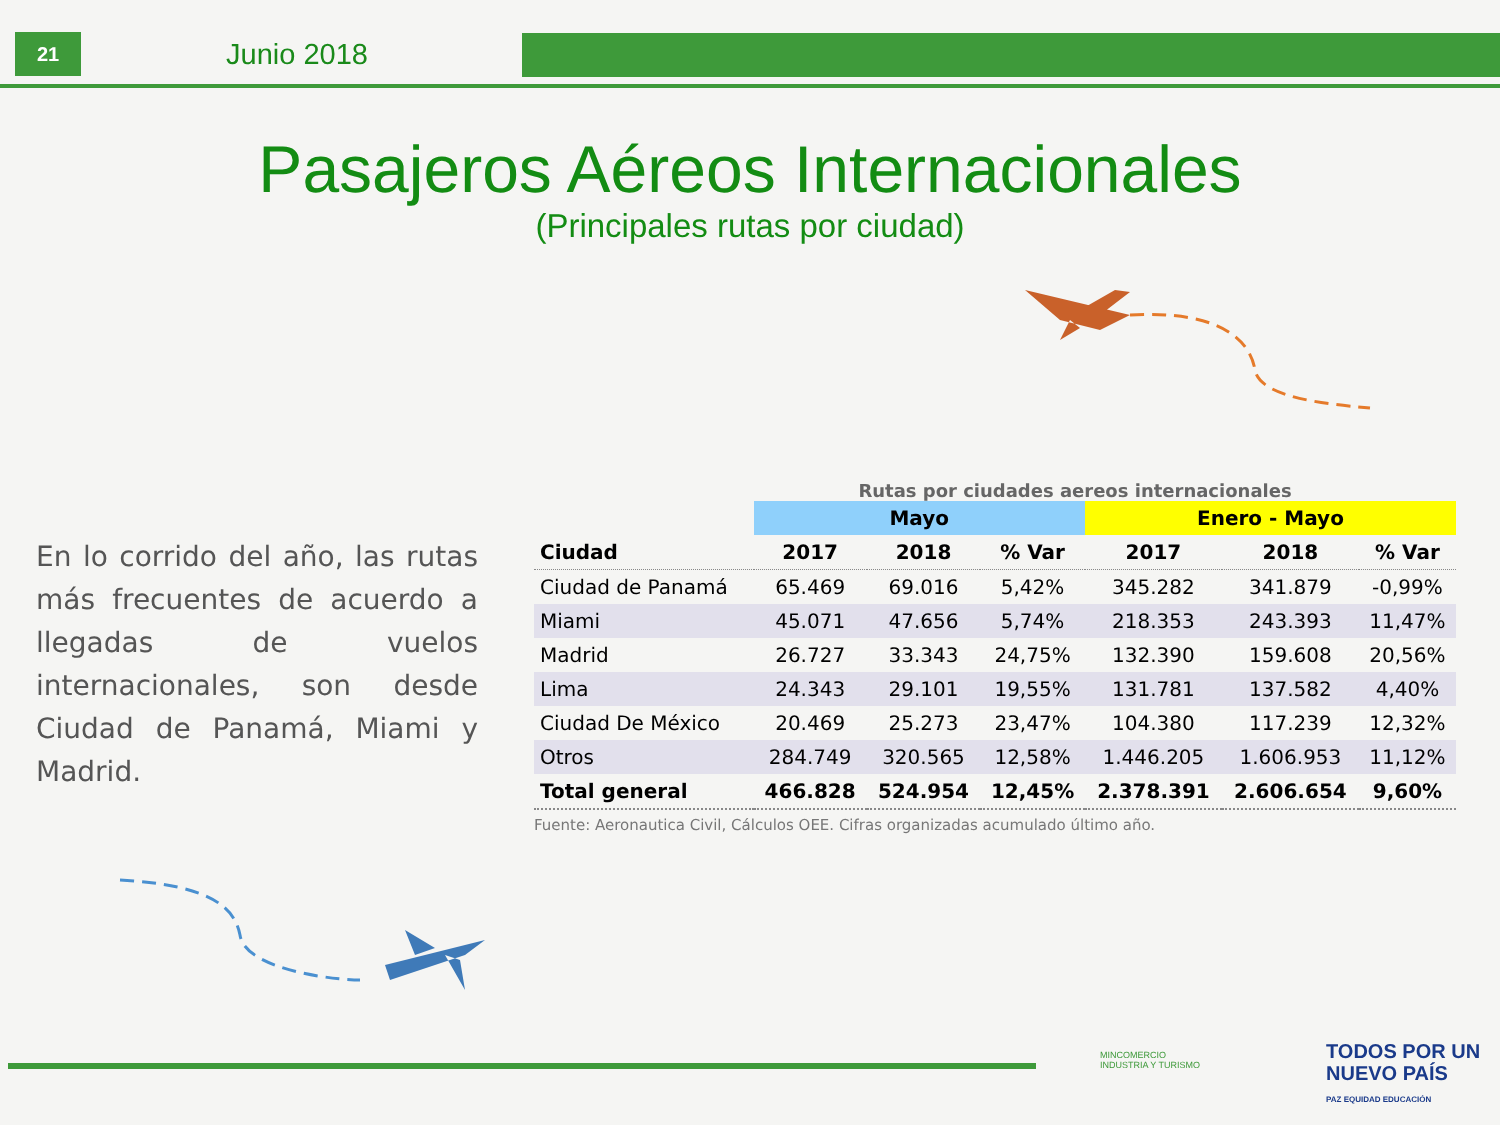21
Junio 2018
Pasajeros Aéreos Internacionales
(Principales rutas por ciudad)
En lo corrido del año, las rutas más frecuentes de acuerdo a llegadas de vuelos internacionales, son desde Ciudad de Panamá, Miami y Madrid.
Rutas por ciudades aereos internacionales
| | Mayo | | | Enero - Mayo | | |
| --- | --- | --- | --- | --- | --- | --- |
| Ciudad | 2017 | 2018 | % Var | 2017 | 2018 | % Var |
| Ciudad de Panamá | 65.469 | 69.016 | 5,42% | 345.282 | 341.879 | -0,99% |
| Miami | 45.071 | 47.656 | 5,74% | 218.353 | 243.393 | 11,47% |
| Madrid | 26.727 | 33.343 | 24,75% | 132.390 | 159.608 | 20,56% |
| Lima | 24.343 | 29.101 | 19,55% | 131.781 | 137.582 | 4,40% |
| Ciudad De México | 20.469 | 25.273 | 23,47% | 104.380 | 117.239 | 12,32% |
| Otros | 284.749 | 320.565 | 12,58% | 1.446.205 | 1.606.953 | 11,12% |
| Total general | 466.828 | 524.954 | 12,45% | 2.378.391 | 2.606.654 | 9,60% |
Fuente: Aeronautica Civil, Cálculos OEE. Cifras organizadas acumulado último año.
MINCOMERCIO
INDUSTRIA Y TURISMO
TODOS POR UN
NUEVO PAÍS
PAZ EQUIDAD EDUCACIÓN